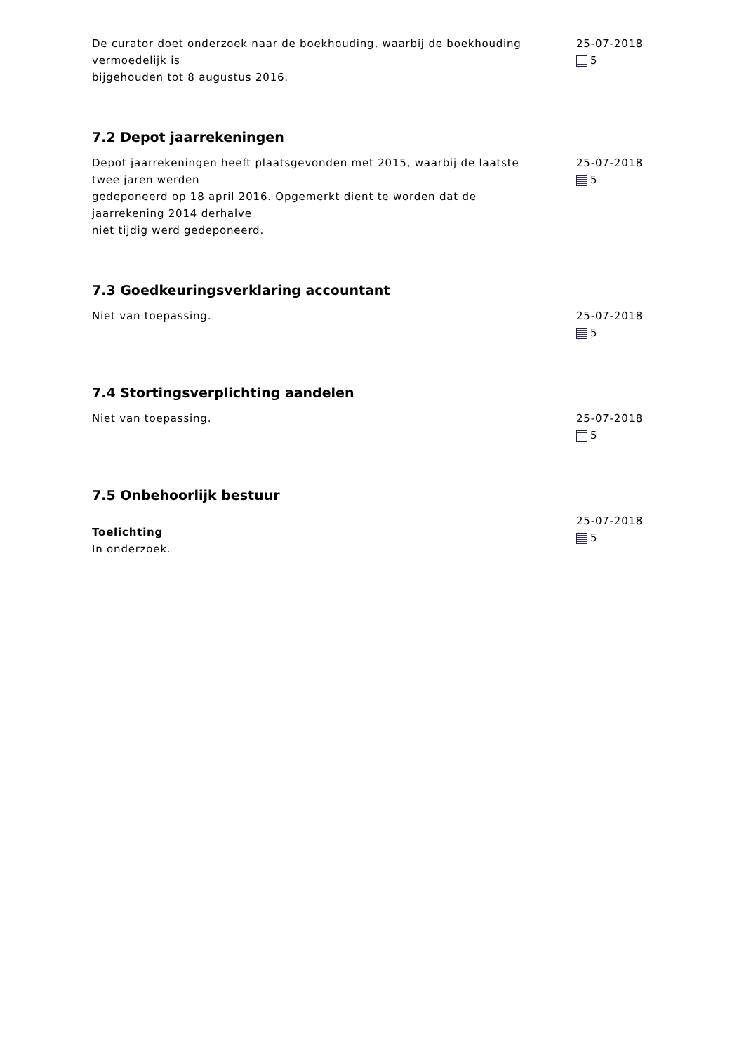De curator doet onderzoek naar de boekhouding, waarbij de boekhouding vermoedelijk is
bijgehouden tot 8 augustus 2016.
25-07-2018
5
7.2 Depot jaarrekeningen
Depot jaarrekeningen heeft plaatsgevonden met 2015, waarbij de laatste twee jaren werden
gedeponeerd op 18 april 2016. Opgemerkt dient te worden dat de jaarrekening 2014 derhalve
niet tijdig werd gedeponeerd.
25-07-2018
5
7.3 Goedkeuringsverklaring accountant
Niet van toepassing. 25-07-2018
5
7.4 Stortingsverplichting aandelen
Niet van toepassing. 25-07-2018
5
7.5 Onbehoorlijk bestuur
Toelichting
In onderzoek.
25-07-2018
5